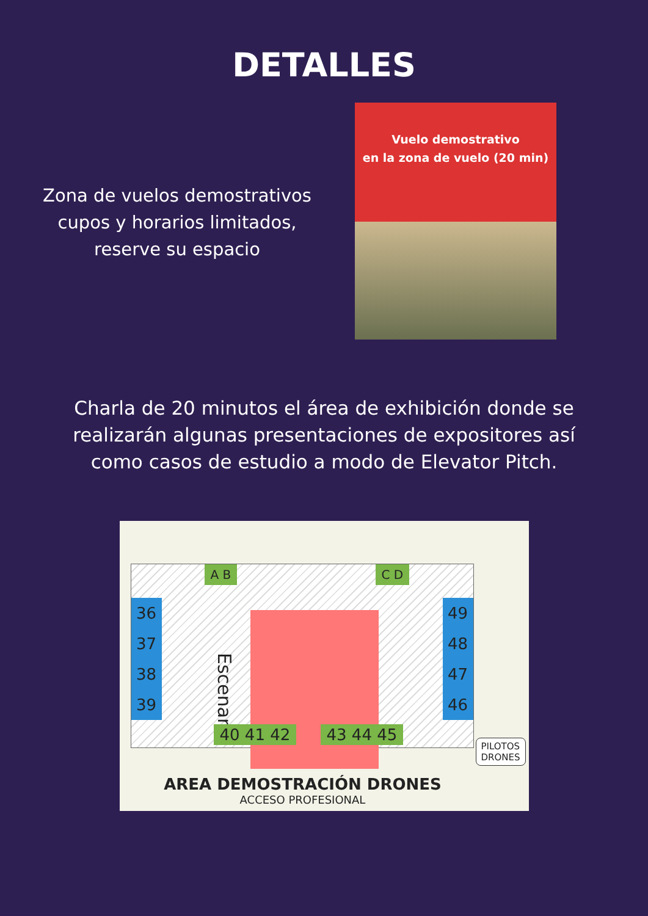DETALLES
Zona de vuelos demostrativos
cupos y horarios limitados,
reserve su espacio
Vuelo demostrativo
en la zona de vuelo (20 min)
Charla de 20 minutos el área de exhibición donde se realizarán algunas presentaciones de expositores así como casos de estudio a modo de Elevator Pitch.
A B C D
36
37
38
39
49
48
47
46
Escenario
40 41 42 43 44 45
PILOTOS
DRONES
AREA DEMOSTRACIÓN DRONES
ACCESO PROFESIONAL